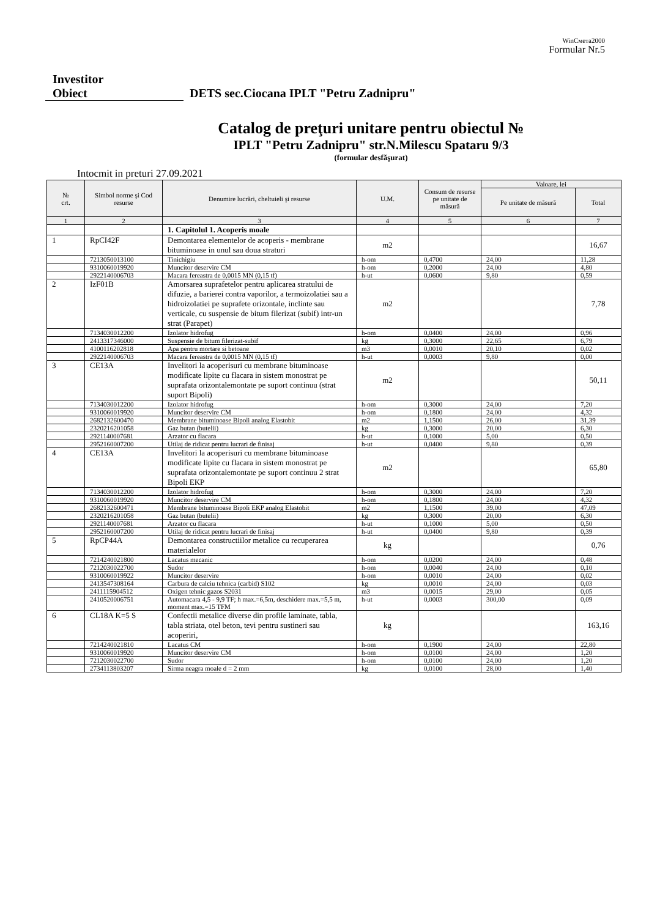WinСмета2000
Formular Nr.5
Investitor
Obiect DETS sec.Ciocana IPLT "Petru Zadnipru"
Catalog de preţuri unitare pentru obiectul №
IPLT "Petru Zadnipru" str.N.Milescu Spataru 9/3
(formular desfăşurat)
Intocmit in preturi 27.09.2021
| № crt. | Simbol norme şi Cod resurse | Denumire lucrări, cheltuieli şi resurse | U.M. | Consum de resurse pe unitate de măsură | Valoare, lei | |
| --- | --- | --- | --- | --- | --- | --- |
| | | | | | Pe unitate de măsură | Total |
| 1 | 2 | 3 | 4 | 5 | 6 | 7 |
| | | 1. Capitolul 1. Acoperis moale | | | | |
| 1 | RpCI42F | Demontarea elementelor de acoperis - membrane bituminoase in unul sau doua straturi | m2 | | | 16,67 |
| | 7213050013100 | Tinichigiu | h-om | 0,4700 | 24,00 | 11,28 |
| | 9310060019920 | Muncitor deservire CM | h-om | 0,2000 | 24,00 | 4,80 |
| | 2922140006703 | Macara fereastra de 0,0015 MN (0,15 tf) | h-ut | 0,0600 | 9,80 | 0,59 |
| 2 | IzF01B | Amorsarea suprafetelor pentru aplicarea stratului de difuzie, a barierei contra vaporilor, a termoizolatiei sau a hidroizolatiei pe suprafete orizontale, inclinte sau verticale, cu suspensie de bitum filerizat (subif) intr-un strat (Parapet) | m2 | | | 7,78 |
| | 7134030012200 | Izolator hidrofug | h-om | 0,0400 | 24,00 | 0,96 |
| | 2413317346000 | Suspensie de bitum filerizat-subif | kg | 0,3000 | 22,65 | 6,79 |
| | 4100116202818 | Apa pentru mortare si betoane | m3 | 0,0010 | 20,10 | 0,02 |
| | 2922140006703 | Macara fereastra de 0,0015 MN (0,15 tf) | h-ut | 0,0003 | 9,80 | 0,00 |
| 3 | CE13A | Invelitori la acoperisuri cu membrane bituminoase modificate lipite cu flacara in sistem monostrat pe suprafata orizontalemontate pe suport continuu (strat suport Bipoli) | m2 | | | 50,11 |
| | 7134030012200 | Izolator hidrofug | h-om | 0,3000 | 24,00 | 7,20 |
| | 9310060019920 | Muncitor deservire CM | h-om | 0,1800 | 24,00 | 4,32 |
| | 2682132600470 | Membrane bituminoase Bipoli analog Elastobit | m2 | 1,1500 | 26,00 | 31,39 |
| | 2320216201058 | Gaz butan (butelii) | kg | 0,3000 | 20,00 | 6,30 |
| | 2921140007681 | Arzator cu flacara | h-ut | 0,1000 | 5,00 | 0,50 |
| | 2952160007200 | Utilaj de ridicat pentru lucrari de finisaj | h-ut | 0,0400 | 9,80 | 0,39 |
| 4 | CE13A | Invelitori la acoperisuri cu membrane bituminoase modificate lipite cu flacara in sistem monostrat pe suprafata orizontalemontate pe suport continuu 2 strat Bipoli EKP | m2 | | | 65,80 |
| | 7134030012200 | Izolator hidrofug | h-om | 0,3000 | 24,00 | 7,20 |
| | 9310060019920 | Muncitor deservire CM | h-om | 0,1800 | 24,00 | 4,32 |
| | 2682132600471 | Membrane bituminoase Bipoli EKP analog Elastobit | m2 | 1,1500 | 39,00 | 47,09 |
| | 2320216201058 | Gaz butan (butelii) | kg | 0,3000 | 20,00 | 6,30 |
| | 2921140007681 | Arzator cu flacara | h-ut | 0,1000 | 5,00 | 0,50 |
| | 2952160007200 | Utilaj de ridicat pentru lucrari de finisaj | h-ut | 0,0400 | 9,80 | 0,39 |
| 5 | RpCP44A | Demontarea constructiilor metalice cu recuperarea materialelor | kg | | | 0,76 |
| | 7214240021800 | Lacatus mecanic | h-om | 0,0200 | 24,00 | 0,48 |
| | 7212030022700 | Sudor | h-om | 0,0040 | 24,00 | 0,10 |
| | 9310060019922 | Muncitor deservire | h-om | 0,0010 | 24,00 | 0,02 |
| | 2413547308164 | Carbura de calciu tehnica (carbid) S102 | kg | 0,0010 | 24,00 | 0,03 |
| | 2411115904512 | Oxigen tehnic gazos S2031 | m3 | 0,0015 | 29,00 | 0,05 |
| | 2410520006751 | Automacara 4,5 - 9,9 TF; h max.=6,5m, deschidere max.=5,5 m, moment max.=15 TFM | h-ut | 0,0003 | 300,00 | 0,09 |
| 6 | CL18A K=5 S | Confectii metalice diverse din profile laminate, tabla, tabla striata, otel beton, tevi pentru sustineri sau acoperiri, | kg | | | 163,16 |
| | 7214240021810 | Lacatus CM | h-om | 0,1900 | 24,00 | 22,80 |
| | 9310060019920 | Muncitor deservire CM | h-om | 0,0100 | 24,00 | 1,20 |
| | 7212030022700 | Sudor | h-om | 0,0100 | 24,00 | 1,20 |
| | 2734113803207 | Sirma neagra moale d = 2 mm | kg | 0,0100 | 28,00 | 1,40 |